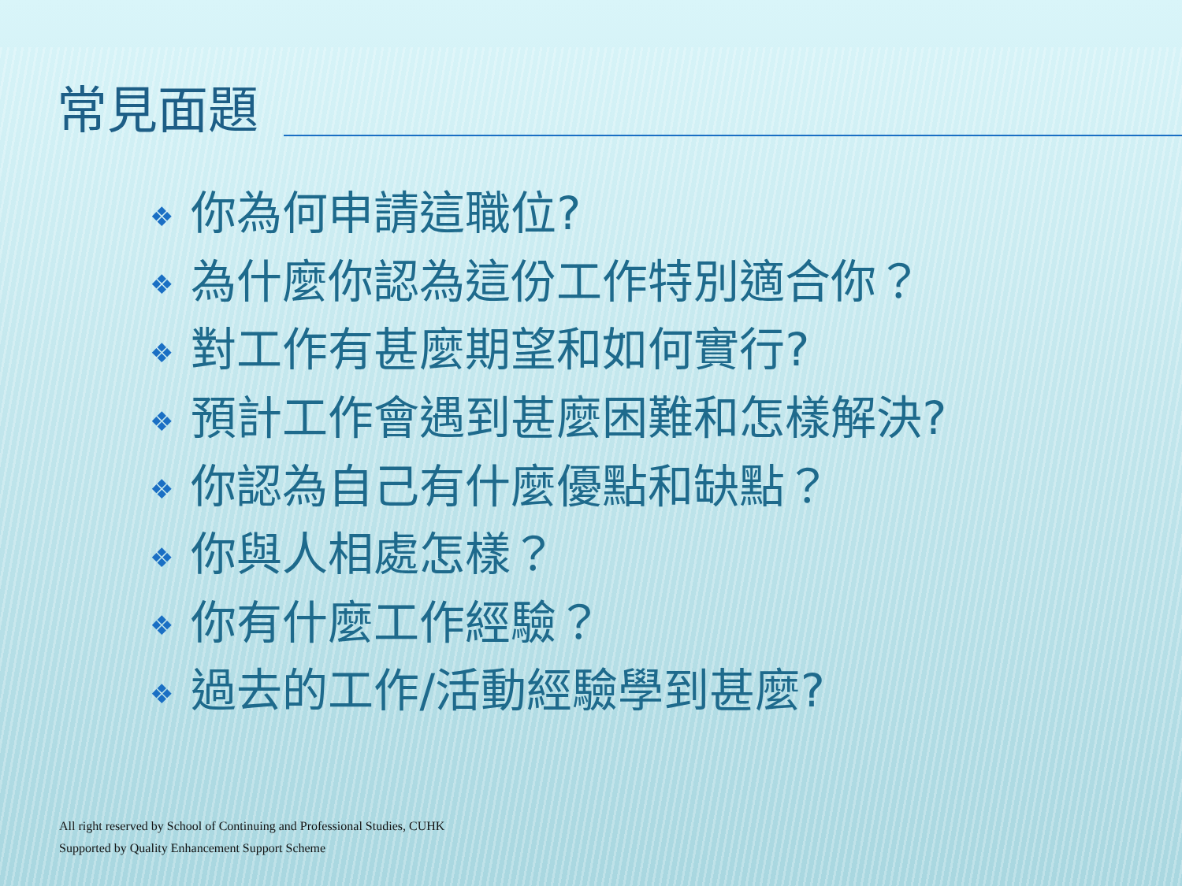常見面題
❖ 你為何申請這職位?
❖ 為什麼你認為這份工作特別適合你？
❖ 對工作有甚麼期望和如何實行?
❖ 預計工作會遇到甚麼困難和怎樣解決?
❖ 你認為自己有什麼優點和缺點？
❖ 你與人相處怎樣？
❖ 你有什麼工作經驗？
❖ 過去的工作/活動經驗學到甚麼?
All right reserved by School of Continuing and Professional Studies, CUHK
Supported by Quality Enhancement Support Scheme